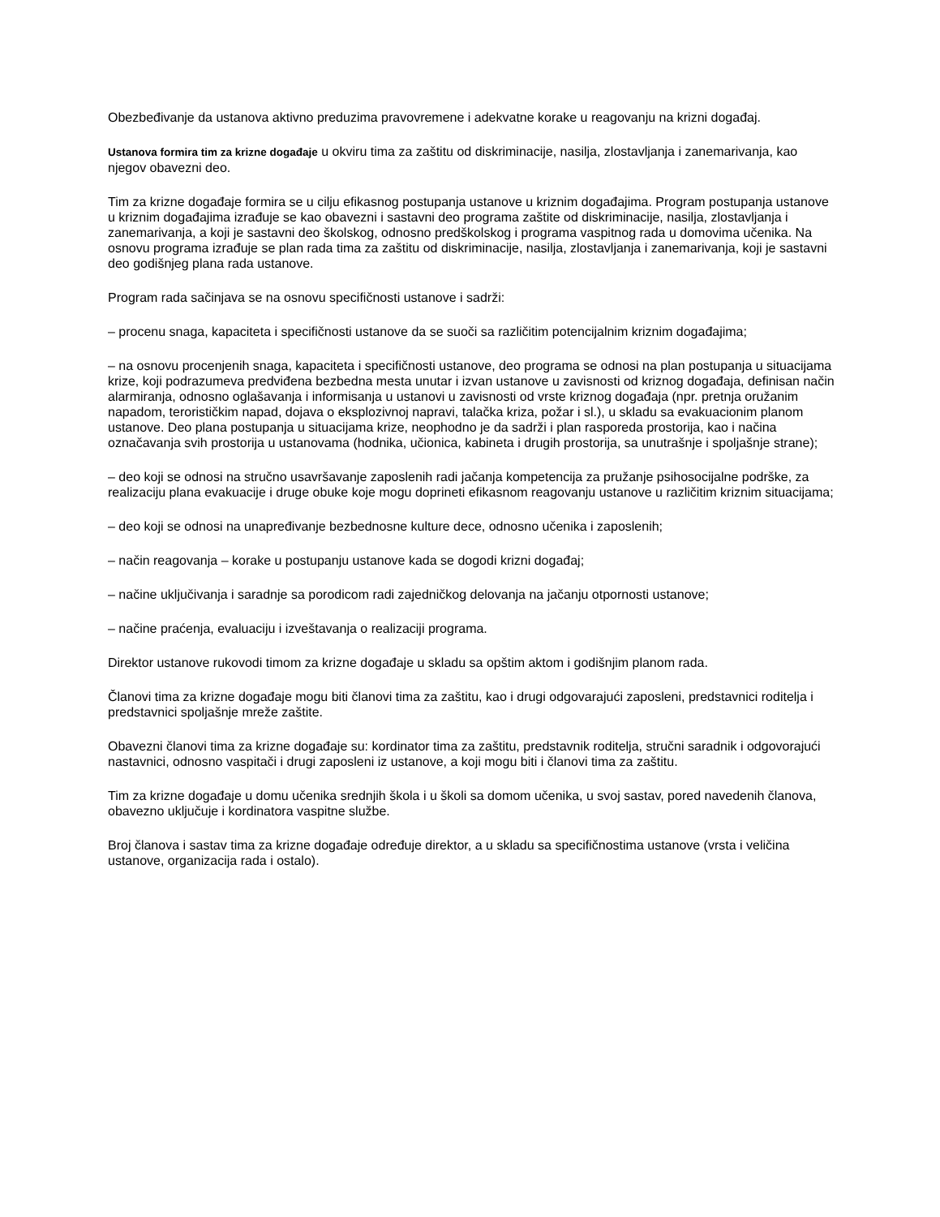Obezbeđivanje da ustanova aktivno preduzima pravovremene i adekvatne korake u reagovanju na krizni događaj.
Ustanova formira tim za krizne događaje u okviru tima za zaštitu od diskriminacije, nasilja, zlostavljanja i zanemarivanja, kao njegov obavezni deo.
Tim za krizne događaje formira se u cilju efikasnog postupanja ustanove u kriznim događajima. Program postupanja ustanove u kriznim događajima izrađuje se kao obavezni i sastavni deo programa zaštite od diskriminacije, nasilja, zlostavljanja i zanemarivanja, a koji je sastavni deo školskog, odnosno predškolskog i programa vaspitnog rada u domovima učenika. Na osnovu programa izrađuje se plan rada tima za zaštitu od diskriminacije, nasilja, zlostavljanja i zanemarivanja, koji je sastavni deo godišnjeg plana rada ustanove.
Program rada sačinjava se na osnovu specifičnosti ustanove i sadrži:
– procenu snaga, kapaciteta i specifičnosti ustanove da se suoči sa različitim potencijalnim kriznim događajima;
– na osnovu procenjenih snaga, kapaciteta i specifičnosti ustanove, deo programa se odnosi na plan postupanja u situacijama krize, koji podrazumeva predviđena bezbedna mesta unutar i izvan ustanove u zavisnosti od kriznog događaja, definisan način alarmiranja, odnosno oglašavanja i informisanja u ustanovi u zavisnosti od vrste kriznog događaja (npr. pretnja oružanim napadom, terorističkim napad, dojava o eksplozivnoj napravi, talačka kriza, požar i sl.), u skladu sa evakuacionim planom ustanove. Deo plana postupanja u situacijama krize, neophodno je da sadrži i plan rasporeda prostorija, kao i načina označavanja svih prostorija u ustanovama (hodnika, učionica, kabineta i drugih prostorija, sa unutrašnje i spoljašnje strane);
– deo koji se odnosi na stručno usavršavanje zaposlenih radi jačanja kompetencija za pružanje psihosocijalne podrške, za realizaciju plana evakuacije i druge obuke koje mogu doprineti efikasnom reagovanju ustanove u različitim kriznim situacijama;
– deo koji se odnosi na unapređivanje bezbednosne kulture dece, odnosno učenika i zaposlenih;
– način reagovanja – korake u postupanju ustanove kada se dogodi krizni događaj;
– načine uključivanja i saradnje sa porodicom radi zajedničkog delovanja na jačanju otpornosti ustanove;
– načine praćenja, evaluaciju i izveštavanja o realizaciji programa.
Direktor ustanove rukovodi timom za krizne događaje u skladu sa opštim aktom i godišnjim planom rada.
Članovi tima za krizne događaje mogu biti članovi tima za zaštitu, kao i drugi odgovarajući zaposleni, predstavnici roditelja i predstavnici spoljašnje mreže zaštite.
Obavezni članovi tima za krizne događaje su: kordinator tima za zaštitu, predstavnik roditelja, stručni saradnik i odgovorajući nastavnici, odnosno vaspitači i drugi zaposleni iz ustanove, a koji mogu biti i članovi tima za zaštitu.
Tim za krizne događaje u domu učenika srednjih škola i u školi sa domom učenika, u svoj sastav, pored navedenih članova, obavezno uključuje i kordinatora vaspitne službe.
Broj članova i sastav tima za krizne događaje određuje direktor, a u skladu sa specifičnostima ustanove (vrsta i veličina ustanove, organizacija rada i ostalo).